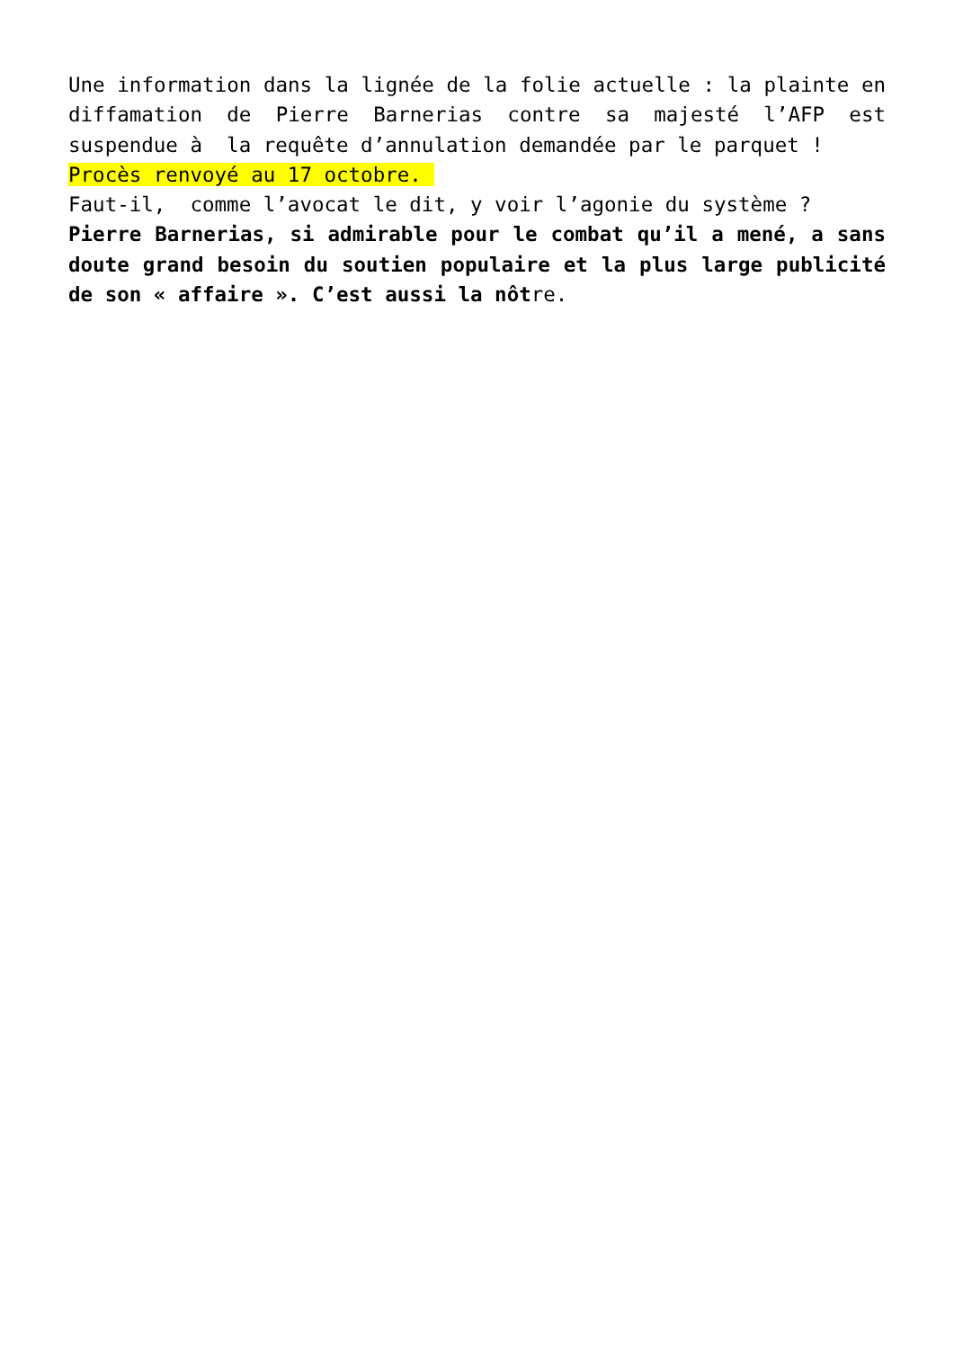Une information dans la lignée de la folie actuelle : la plainte en diffamation de Pierre Barnerias contre sa majesté l’AFP est suspendue à la requête d’annulation demandée par le parquet !
Procès renvoyé au 17 octobre.
Faut-il, comme l’avocat le dit, y voir l’agonie du système ?
Pierre Barnerias, si admirable pour le combat qu’il a mené, a sans doute grand besoin du soutien populaire et la plus large publicité de son « affaire ». C’est aussi la nôtre.